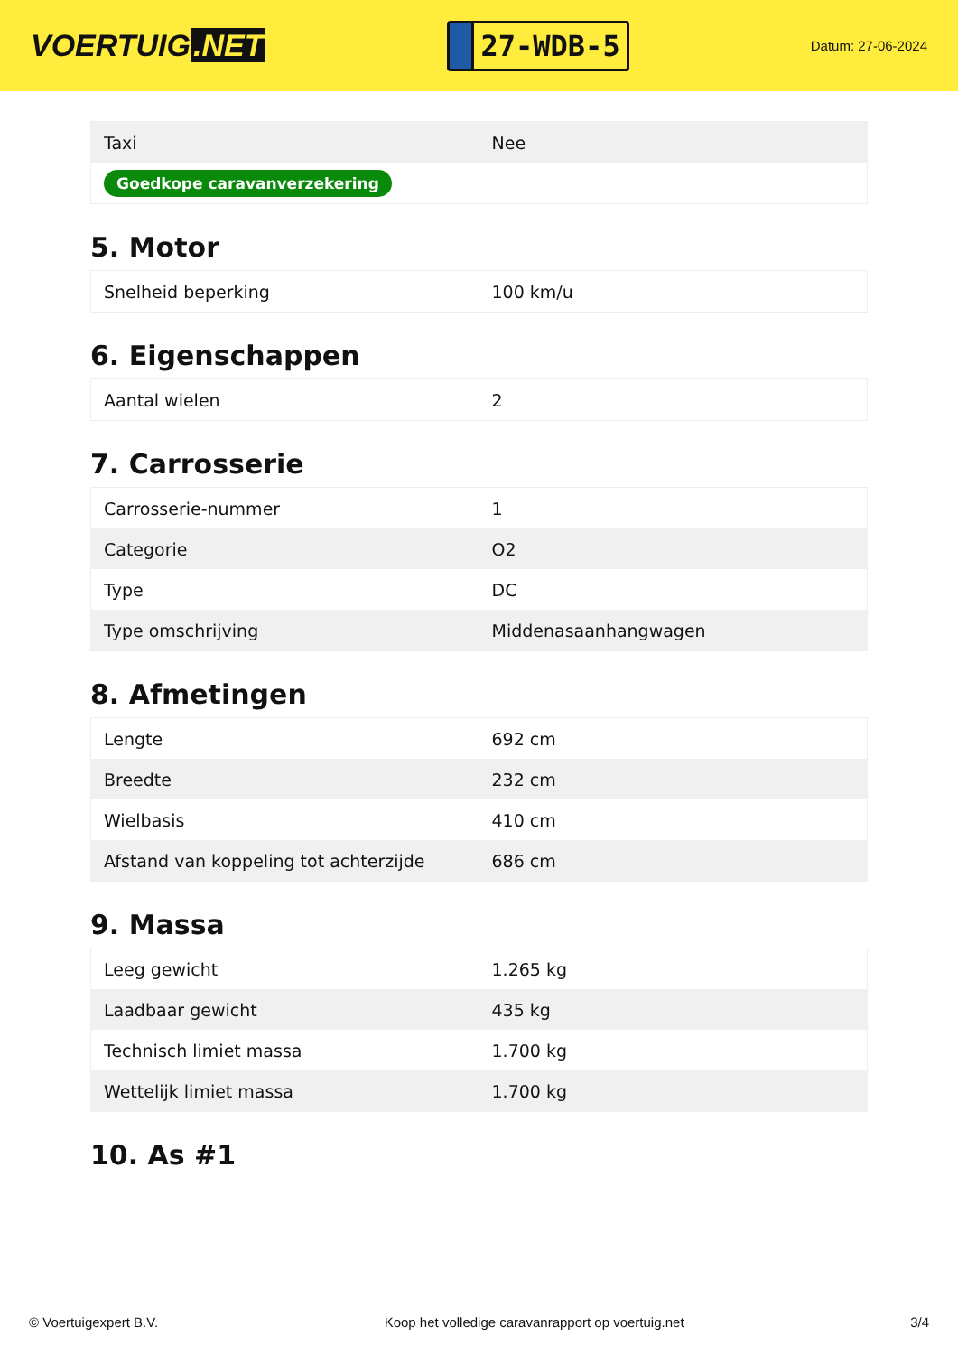VOERTUIG.NET
27-WDB-5
Datum: 27-06-2024
| Taxi | Nee |
| Goedkope caravanverzekering | |
5. Motor
| Snelheid beperking | 100 km/u |
6. Eigenschappen
| Aantal wielen | 2 |
7. Carrosserie
| Carrosserie-nummer | 1 |
| Categorie | O2 |
| Type | DC |
| Type omschrijving | Middenasaanhangwagen |
8. Afmetingen
| Lengte | 692 cm |
| Breedte | 232 cm |
| Wielbasis | 410 cm |
| Afstand van koppeling tot achterzijde | 686 cm |
9. Massa
| Leeg gewicht | 1.265 kg |
| Laadbaar gewicht | 435 kg |
| Technisch limiet massa | 1.700 kg |
| Wettelijk limiet massa | 1.700 kg |
10. As #1
© Voertuigexpert B.V. Koop het volledige caravanrapport op voertuig.net 3/4